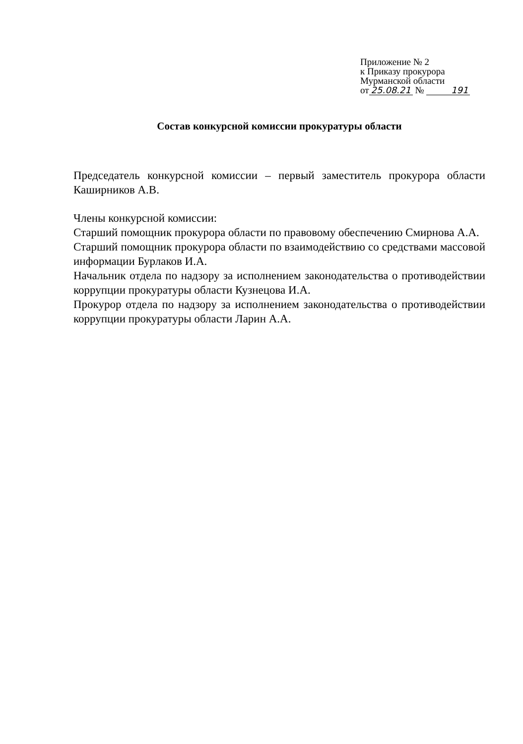Приложение № 2
к Приказу прокурора
Мурманской области
от 25.08.21 № 191
Состав конкурсной комиссии прокуратуры области
Председатель конкурсной комиссии – первый заместитель прокурора области Каширников А.В.
Члены конкурсной комиссии:
Старший помощник прокурора области по правовому обеспечению Смирнова А.А.
Старший помощник прокурора области по взаимодействию со средствами массовой информации Бурлаков И.А.
Начальник отдела по надзору за исполнением законодательства о противодействии коррупции прокуратуры области Кузнецова И.А.
Прокурор отдела по надзору за исполнением законодательства о противодействии коррупции прокуратуры области Ларин А.А.